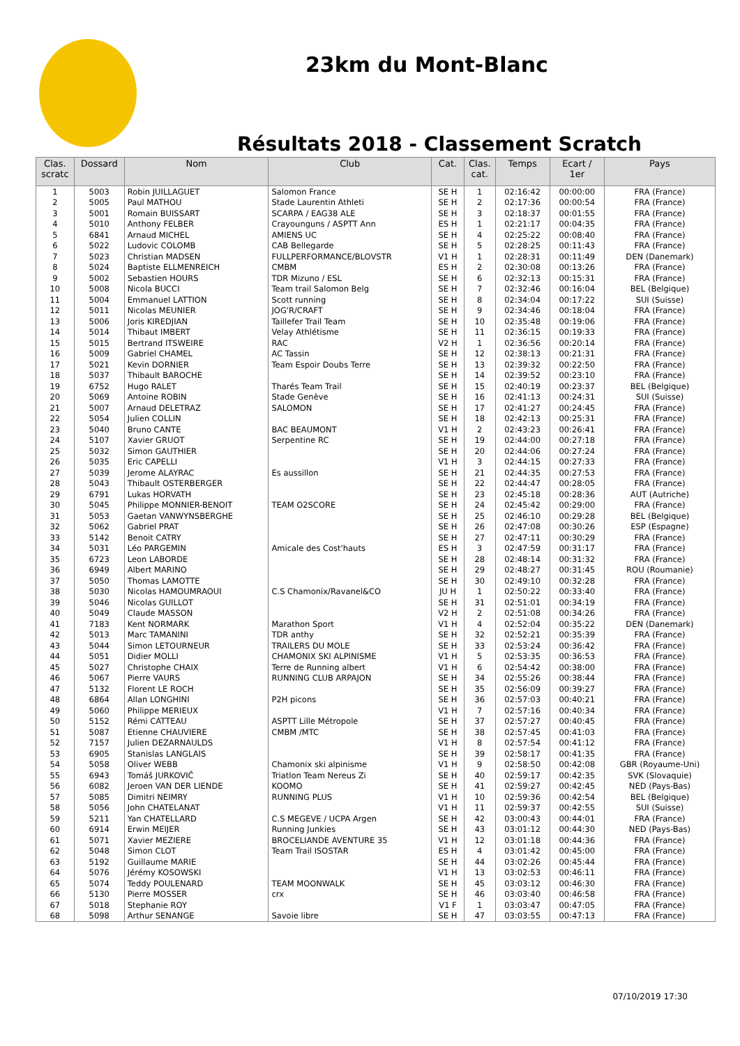23km du Mont-Blanc
Résultats 2018 - Classement Scratch
| Clas. scratc | Dossard | Nom | Club | Cat. | Clas. cat. | Temps | Ecart / 1er | Pays |
| --- | --- | --- | --- | --- | --- | --- | --- | --- |
| 1 | 5003 | Robin JUILLAGUET | Salomon France | SE H | 1 | 02:16:42 | 00:00:00 | FRA (France) |
| 2 | 5005 | Paul MATHOU | Stade Laurentin Athleti | SE H | 2 | 02:17:36 | 00:00:54 | FRA (France) |
| 3 | 5001 | Romain BUISSART | SCARPA / EAG38 ALE | SE H | 3 | 02:18:37 | 00:01:55 | FRA (France) |
| 4 | 5010 | Anthony FELBER | Crayounguns / ASPTT Ann | ES H | 1 | 02:21:17 | 00:04:35 | FRA (France) |
| 5 | 6841 | Arnaud MICHEL | AMIENS UC | SE H | 4 | 02:25:22 | 00:08:40 | FRA (France) |
| 6 | 5022 | Ludovic COLOMB | CAB Bellegarde | SE H | 5 | 02:28:25 | 00:11:43 | FRA (France) |
| 7 | 5023 | Christian MADSEN | FULLPERFORMANCE/BLOVSTR | V1 H | 1 | 02:28:31 | 00:11:49 | DEN (Danemark) |
| 8 | 5024 | Baptiste ELLMENREICH | CMBM | ES H | 2 | 02:30:08 | 00:13:26 | FRA (France) |
| 9 | 5002 | Sebastien HOURS | TDR Mizuno / ESL | SE H | 6 | 02:32:13 | 00:15:31 | FRA (France) |
| 10 | 5008 | Nicola BUCCI | Team trail Salomon Belg | SE H | 7 | 02:32:46 | 00:16:04 | BEL (Belgique) |
| 11 | 5004 | Emmanuel LATTION | Scott running | SE H | 8 | 02:34:04 | 00:17:22 | SUI (Suisse) |
| 12 | 5011 | Nicolas MEUNIER | JOG'R/CRAFT | SE H | 9 | 02:34:46 | 00:18:04 | FRA (France) |
| 13 | 5006 | Joris KIREDJIAN | Taillefer Trail Team | SE H | 10 | 02:35:48 | 00:19:06 | FRA (France) |
| 14 | 5014 | Thibaut IMBERT | Velay Athlétisme | SE H | 11 | 02:36:15 | 00:19:33 | FRA (France) |
| 15 | 5015 | Bertrand ITSWEIRE | RAC | V2 H | 1 | 02:36:56 | 00:20:14 | FRA (France) |
| 16 | 5009 | Gabriel CHAMEL | AC Tassin | SE H | 12 | 02:38:13 | 00:21:31 | FRA (France) |
| 17 | 5021 | Kevin DORNIER | Team Espoir Doubs Terre | SE H | 13 | 02:39:32 | 00:22:50 | FRA (France) |
| 18 | 5037 | Thibault BAROCHE | | SE H | 14 | 02:39:52 | 00:23:10 | FRA (France) |
| 19 | 6752 | Hugo RALET | Tharés Team Trail | SE H | 15 | 02:40:19 | 00:23:37 | BEL (Belgique) |
| 20 | 5069 | Antoine ROBIN | Stade Genève | SE H | 16 | 02:41:13 | 00:24:31 | SUI (Suisse) |
| 21 | 5007 | Arnaud DELETRAZ | SALOMON | SE H | 17 | 02:41:27 | 00:24:45 | FRA (France) |
| 22 | 5054 | Julien COLLIN | | SE H | 18 | 02:42:13 | 00:25:31 | FRA (France) |
| 23 | 5040 | Bruno CANTE | BAC BEAUMONT | V1 H | 2 | 02:43:23 | 00:26:41 | FRA (France) |
| 24 | 5107 | Xavier GRUOT | Serpentine RC | SE H | 19 | 02:44:00 | 00:27:18 | FRA (France) |
| 25 | 5032 | Simon GAUTHIER | | SE H | 20 | 02:44:06 | 00:27:24 | FRA (France) |
| 26 | 5035 | Eric CAPELLI | | V1 H | 3 | 02:44:15 | 00:27:33 | FRA (France) |
| 27 | 5039 | Jerome ALAYRAC | Es aussillon | SE H | 21 | 02:44:35 | 00:27:53 | FRA (France) |
| 28 | 5043 | Thibault OSTERBERGER | | SE H | 22 | 02:44:47 | 00:28:05 | FRA (France) |
| 29 | 6791 | Lukas HORVATH | | SE H | 23 | 02:45:18 | 00:28:36 | AUT (Autriche) |
| 30 | 5045 | Philippe MONNIER-BENOIT | TEAM O2SCORE | SE H | 24 | 02:45:42 | 00:29:00 | FRA (France) |
| 31 | 5053 | Gaetan VANWYNSBERGHE | | SE H | 25 | 02:46:10 | 00:29:28 | BEL (Belgique) |
| 32 | 5062 | Gabriel PRAT | | SE H | 26 | 02:47:08 | 00:30:26 | ESP (Espagne) |
| 33 | 5142 | Benoit CATRY | | SE H | 27 | 02:47:11 | 00:30:29 | FRA (France) |
| 34 | 5031 | Léo PARGEMIN | Amicale des Cost'hauts | ES H | 3 | 02:47:59 | 00:31:17 | FRA (France) |
| 35 | 6723 | Leon LABORDE | | SE H | 28 | 02:48:14 | 00:31:32 | FRA (France) |
| 36 | 6949 | Albert MARINO | | SE H | 29 | 02:48:27 | 00:31:45 | ROU (Roumanie) |
| 37 | 5050 | Thomas LAMOTTE | | SE H | 30 | 02:49:10 | 00:32:28 | FRA (France) |
| 38 | 5030 | Nicolas HAMOUMRAOUI | C.S Chamonix/Ravanel&CO | JU H | 1 | 02:50:22 | 00:33:40 | FRA (France) |
| 39 | 5046 | Nicolas GUILLOT | | SE H | 31 | 02:51:01 | 00:34:19 | FRA (France) |
| 40 | 5049 | Claude MASSON | | V2 H | 2 | 02:51:08 | 00:34:26 | FRA (France) |
| 41 | 7183 | Kent NORMARK | Marathon Sport | V1 H | 4 | 02:52:04 | 00:35:22 | DEN (Danemark) |
| 42 | 5013 | Marc TAMANINI | TDR anthy | SE H | 32 | 02:52:21 | 00:35:39 | FRA (France) |
| 43 | 5044 | Simon LETOURNEUR | TRAILERS DU MOLE | SE H | 33 | 02:53:24 | 00:36:42 | FRA (France) |
| 44 | 5051 | Didier MOLLI | CHAMONIX SKI ALPINISME | V1 H | 5 | 02:53:35 | 00:36:53 | FRA (France) |
| 45 | 5027 | Christophe CHAIX | Terre de Running albert | V1 H | 6 | 02:54:42 | 00:38:00 | FRA (France) |
| 46 | 5067 | Pierre VAURS | RUNNING CLUB ARPAJON | SE H | 34 | 02:55:26 | 00:38:44 | FRA (France) |
| 47 | 5132 | Florent LE ROCH | | SE H | 35 | 02:56:09 | 00:39:27 | FRA (France) |
| 48 | 6864 | Allan LONGHINI | P2H picons | SE H | 36 | 02:57:03 | 00:40:21 | FRA (France) |
| 49 | 5060 | Philippe MERIEUX | | V1 H | 7 | 02:57:16 | 00:40:34 | FRA (France) |
| 50 | 5152 | Rémi CATTEAU | ASPTT Lille Métropole | SE H | 37 | 02:57:27 | 00:40:45 | FRA (France) |
| 51 | 5087 | Etienne CHAUVIERE | CMBM /MTC | SE H | 38 | 02:57:45 | 00:41:03 | FRA (France) |
| 52 | 7157 | Julien DEZARNAULDS | | V1 H | 8 | 02:57:54 | 00:41:12 | FRA (France) |
| 53 | 6905 | Stanislas LANGLAIS | | SE H | 39 | 02:58:17 | 00:41:35 | FRA (France) |
| 54 | 5058 | Oliver WEBB | Chamonix ski alpinisme | V1 H | 9 | 02:58:50 | 00:42:08 | GBR (Royaume-Uni) |
| 55 | 6943 | Tomáš JURKOVIČ | Triatlon Team Nereus Zi | SE H | 40 | 02:59:17 | 00:42:35 | SVK (Slovaquie) |
| 56 | 6082 | Jeroen VAN DER LIENDE | KOOMO | SE H | 41 | 02:59:27 | 00:42:45 | NED (Pays-Bas) |
| 57 | 5085 | Dimitri NEIMRY | RUNNING PLUS | V1 H | 10 | 02:59:36 | 00:42:54 | BEL (Belgique) |
| 58 | 5056 | John CHATELANAT | | V1 H | 11 | 02:59:37 | 00:42:55 | SUI (Suisse) |
| 59 | 5211 | Yan CHATELLARD | C.S MEGEVE / UCPA Argen | SE H | 42 | 03:00:43 | 00:44:01 | FRA (France) |
| 60 | 6914 | Erwin MEIJER | Running Junkies | SE H | 43 | 03:01:12 | 00:44:30 | NED (Pays-Bas) |
| 61 | 5071 | Xavier MEZIERE | BROCELIANDE AVENTURE 35 | V1 H | 12 | 03:01:18 | 00:44:36 | FRA (France) |
| 62 | 5048 | Simon CLOT | Team Trail ISOSTAR | ES H | 4 | 03:01:42 | 00:45:00 | FRA (France) |
| 63 | 5192 | Guillaume MARIE | | SE H | 44 | 03:02:26 | 00:45:44 | FRA (France) |
| 64 | 5076 | Jérémy KOSOWSKI | | V1 H | 13 | 03:02:53 | 00:46:11 | FRA (France) |
| 65 | 5074 | Teddy POULENARD | TEAM MOONWALK | SE H | 45 | 03:03:12 | 00:46:30 | FRA (France) |
| 66 | 5130 | Pierre MOSSER | crx | SE H | 46 | 03:03:40 | 00:46:58 | FRA (France) |
| 67 | 5018 | Stephanie ROY | | V1 F | 1 | 03:03:47 | 00:47:05 | FRA (France) |
| 68 | 5098 | Arthur SENANGE | Savoie libre | SE H | 47 | 03:03:55 | 00:47:13 | FRA (France) |
07/10/2019 17:30